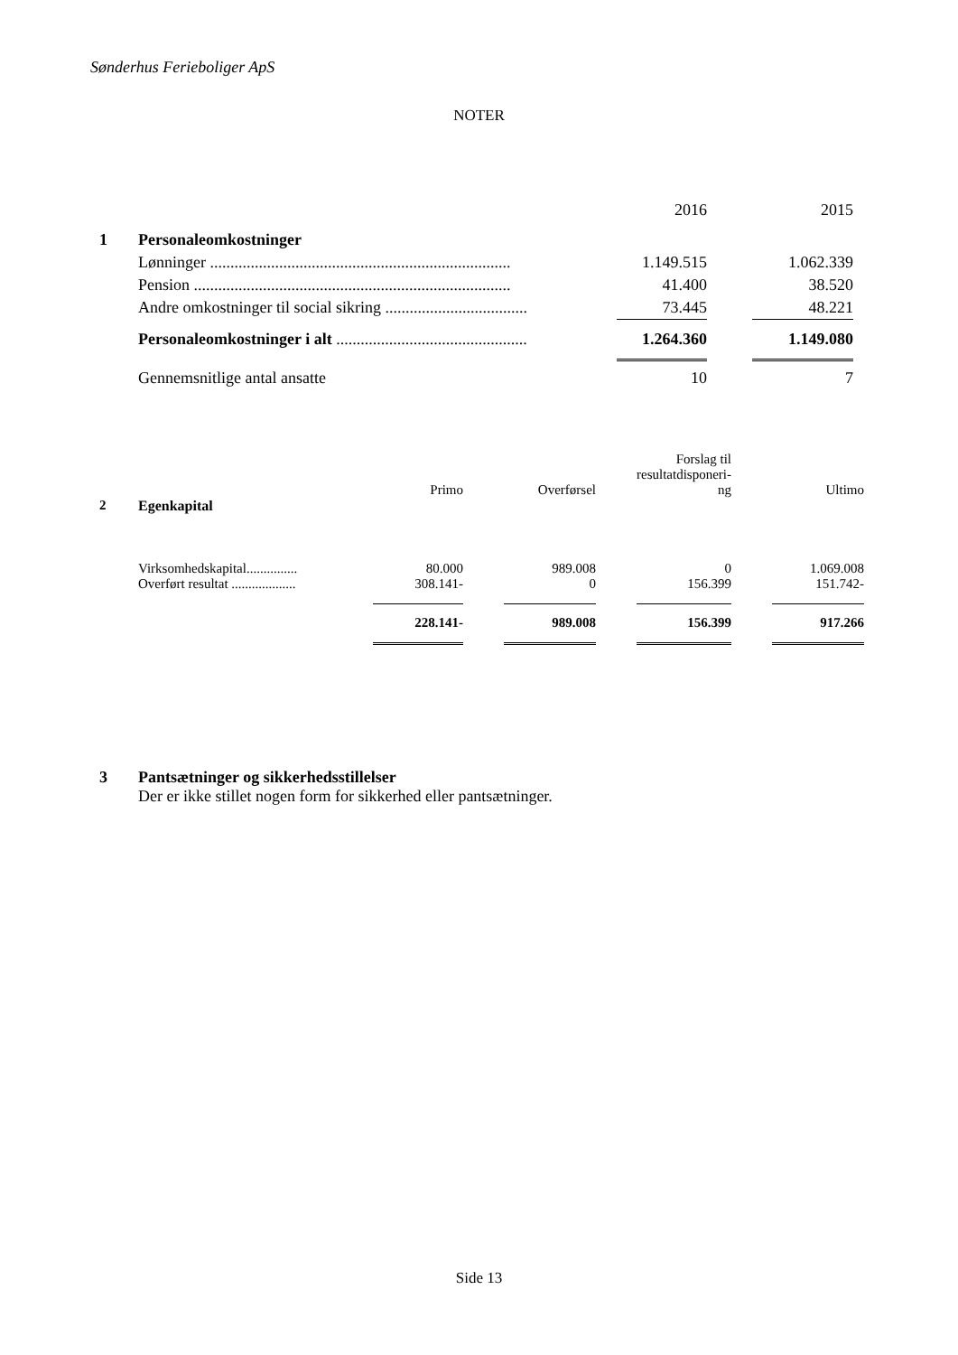Sønderhus Ferieboliger ApS
NOTER
| | | 2016 | | 2015 |
| 1 | Personaleomkostninger | | | |
| | Lønninger .......................................................................... | 1.149.515 | | 1.062.339 |
| | Pension .............................................................................. | 41.400 | | 38.520 |
| | Andre omkostninger til social sikring ................................... | 73.445 | | 48.221 |
| | Personaleomkostninger i alt ............................................... | 1.264.360 | | 1.149.080 |
| | Gennemsnitlige antal ansatte | 10 | | 7 |
| | | Primo | | Overførsel | | Forslag til resultatdisponeri- ng | | Ultimo |
| 2 | Egenkapital | | | | | | | |
| | Virksomhedskapital............... | 80.000 | | 989.008 | | 0 | | 1.069.008 |
| | Overført resultat ................... | 308.141- | | 0 | | 156.399 | | 151.742- |
| | | 228.141- | | 989.008 | | 156.399 | | 917.266 |
3 Pantsætninger og sikkerhedsstillelser
Der er ikke stillet nogen form for sikkerhed eller pantsætninger.
Side 13